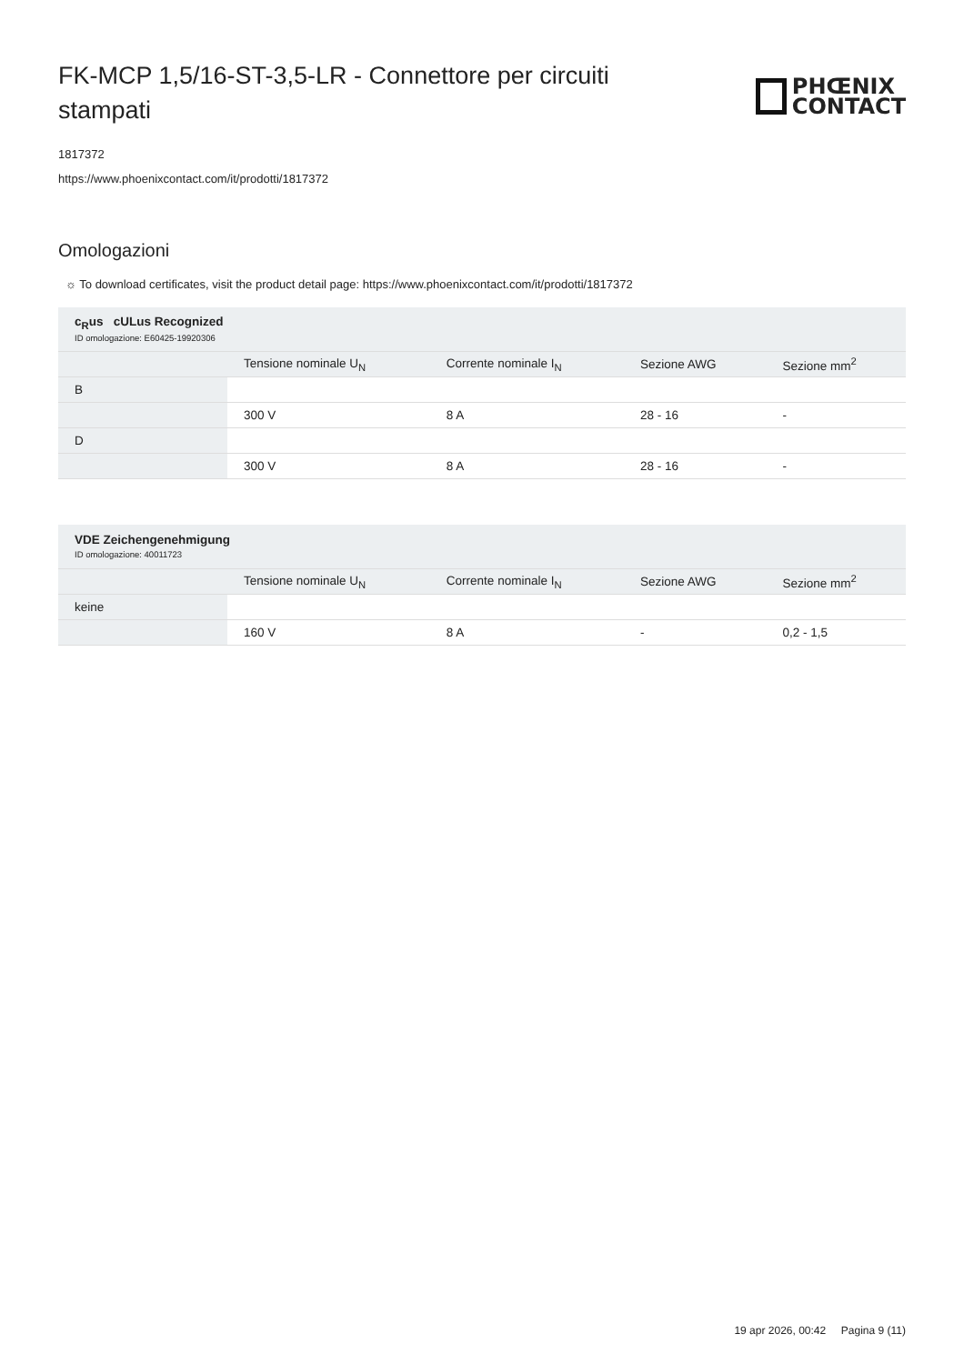FK-MCP 1,5/16-ST-3,5-LR - Connettore per circuiti stampati
PHŒNIX
CONTACT
1817372
https://www.phoenixcontact.com/it/prodotti/1817372
Omologazioni
☼ To download certificates, visit the product detail page: https://www.phoenixcontact.com/it/prodotti/1817372
| c<sub>R</sub>us cULus Recognized ID omologazione: E60425-19920306 | | | | |
| | Tensione nominale U<sub>N</sub> | Corrente nominale I<sub>N</sub> | Sezione AWG | Sezione mm<sup>2</sup> |
| B | | | | |
| | 300 V | 8 A | 28 - 16 | - |
| D | | | | |
| | 300 V | 8 A | 28 - 16 | - |
| VDE Zeichengenehmigung ID omologazione: 40011723 | | | | |
| | Tensione nominale U<sub>N</sub> | Corrente nominale I<sub>N</sub> | Sezione AWG | Sezione mm<sup>2</sup> |
| keine | | | | |
| | 160 V | 8 A | - | 0,2 - 1,5 |
19 apr 2026, 00:42 Pagina 9 (11)